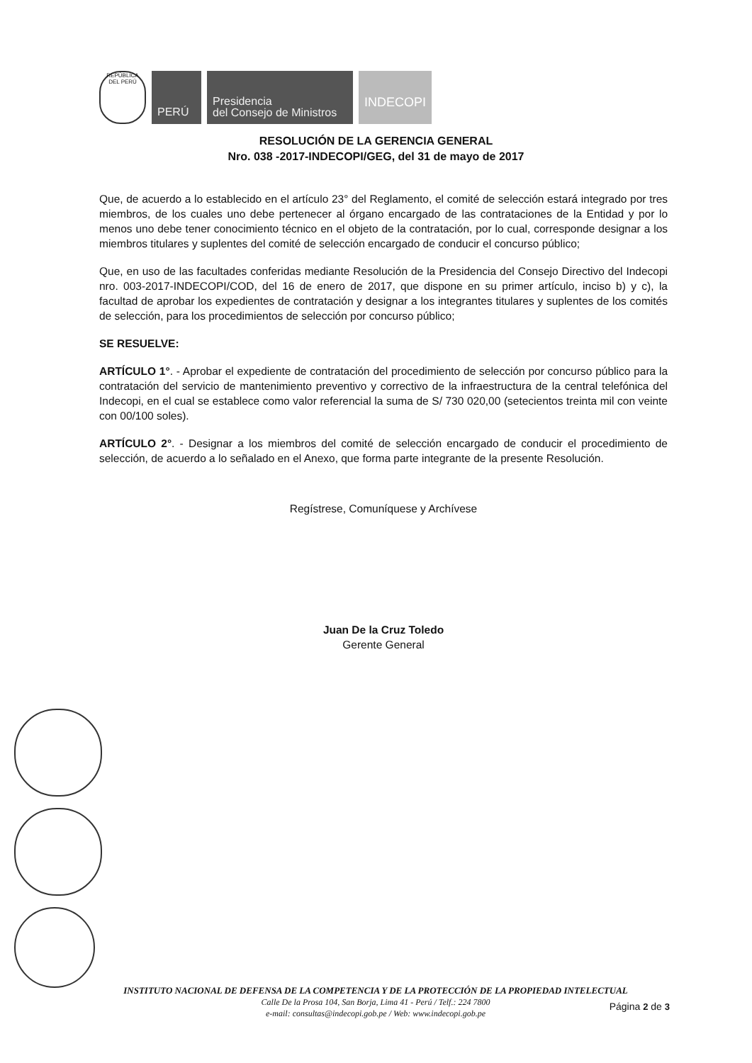REPÚBLICA DEL PERÚ
PERÚ
Presidencia
del Consejo de Ministros
INDECOPI
RESOLUCIÓN DE LA GERENCIA GENERAL
Nro. 038 -2017-INDECOPI/GEG, del 31 de mayo de 2017
Que, de acuerdo a lo establecido en el artículo 23° del Reglamento, el comité de selección estará integrado por tres miembros, de los cuales uno debe pertenecer al órgano encargado de las contrataciones de la Entidad y por lo menos uno debe tener conocimiento técnico en el objeto de la contratación, por lo cual, corresponde designar a los miembros titulares y suplentes del comité de selección encargado de conducir el concurso público;
Que, en uso de las facultades conferidas mediante Resolución de la Presidencia del Consejo Directivo del Indecopi nro. 003-2017-INDECOPI/COD, del 16 de enero de 2017, que dispone en su primer artículo, inciso b) y c), la facultad de aprobar los expedientes de contratación y designar a los integrantes titulares y suplentes de los comités de selección, para los procedimientos de selección por concurso público;
SE RESUELVE:
ARTÍCULO 1°. - Aprobar el expediente de contratación del procedimiento de selección por concurso público para la contratación del servicio de mantenimiento preventivo y correctivo de la infraestructura de la central telefónica del Indecopi, en el cual se establece como valor referencial la suma de S/ 730 020,00 (setecientos treinta mil con veinte con 00/100 soles).
ARTÍCULO 2°. - Designar a los miembros del comité de selección encargado de conducir el procedimiento de selección, de acuerdo a lo señalado en el Anexo, que forma parte integrante de la presente Resolución.
Regístrese, Comuníquese y Archívese
Juan De la Cruz Toledo
Gerente General
INSTITUTO NACIONAL DE DEFENSA DE LA COMPETENCIA Y DE LA PROTECCIÓN DE LA PROPIEDAD INTELECTUAL
Calle De la Prosa 104, San Borja, Lima 41 - Perú / Telf.: 224 7800
e-mail: consultas@indecopi.gob.pe / Web: www.indecopi.gob.pe
Página 2 de 3